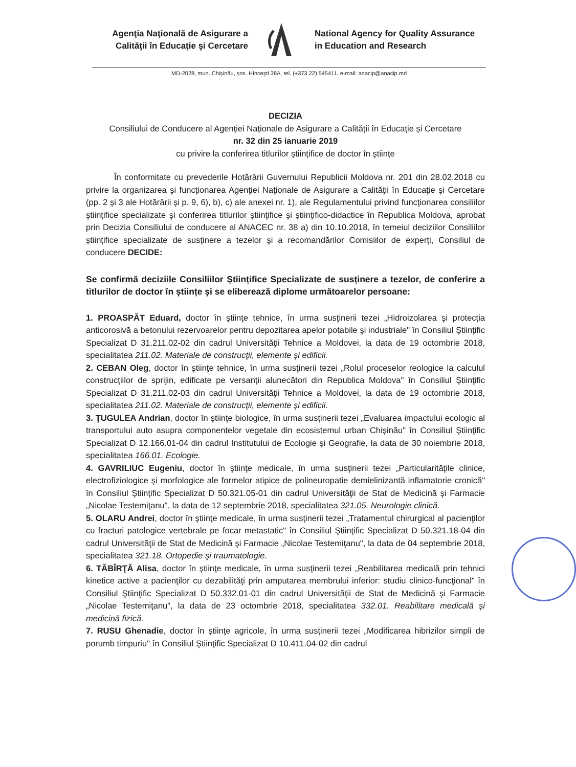Agenţia Naţională de Asigurare a
Calităţii în Educaţie şi Cercetare
National Agency for Quality Assurance
in Education and Research
MD-2028, mun. Chişinău, şos. Hînceşti 38A, tel. (+373 22) 545411, e-mail: anacip@anacip.md
DECIZIA
Consiliului de Conducere al Agenției Naționale de Asigurare a Calității în Educație și Cercetare
nr. 32 din 25 ianuarie 2019
cu privire la conferirea titlurilor științifice de doctor în științe
În conformitate cu prevederile Hotărârii Guvernului Republicii Moldova nr. 201 din 28.02.2018 cu privire la organizarea şi funcţionarea Agenţiei Naţionale de Asigurare a Calităţii în Educaţie şi Cercetare (pp. 2 şi 3 ale Hotărârii şi p. 9, 6), b), c) ale anexei nr. 1), ale Regulamentului privind funcţionarea consiliilor ştiinţifice specializate şi conferirea titlurilor ştiinţifice şi ştiinţifico-didactice în Republica Moldova, aprobat prin Decizia Consiliului de conducere al ANACEC nr. 38 a) din 10.10.2018, în temeiul deciziilor Consiliilor științifice specializate de susținere a tezelor şi a recomandărilor Comisiilor de experţi, Consiliul de conducere DECIDE:
Se confirmă deciziile Consiliilor Științifice Specializate de susținere a tezelor, de conferire a titlurilor de doctor în științe şi se eliberează diplome următoarelor persoane:
1. PROASPĂT Eduard, doctor în ştiinţe tehnice, în urma susţinerii tezei „Hidroizolarea şi protecţia anticorosivă a betonului rezervoarelor pentru depozitarea apelor potabile şi industriale" în Consiliul Ştiinţific Specializat D 31.211.02-02 din cadrul Universităţii Tehnice a Moldovei, la data de 19 octombrie 2018, specialitatea 211.02. Materiale de construcţii, elemente şi edificii.
2. CEBAN Oleg, doctor în ştiinţe tehnice, în urma susţinerii tezei „Rolul proceselor reologice la calculul construcţiilor de sprijin, edificate pe versanţii alunecători din Republica Moldova" în Consiliul Ştiinţific Specializat D 31.211.02-03 din cadrul Universităţii Tehnice a Moldovei, la data de 19 octombrie 2018, specialitatea 211.02. Materiale de construcţii, elemente şi edificii.
3. ŢUGULEA Andrian, doctor în ştiinţe biologice, în urma susţinerii tezei „Evaluarea impactului ecologic al transportului auto asupra componentelor vegetale din ecosistemul urban Chişinău" în Consiliul Ştiinţific Specializat D 12.166.01-04 din cadrul Institutului de Ecologie şi Geografie, la data de 30 noiembrie 2018, specialitatea 166.01. Ecologie.
4. GAVRILIUC Eugeniu, doctor în ştiinţe medicale, în urma susţinerii tezei „Particularităţile clinice, electrofiziologice şi morfologice ale formelor atipice de polineuropatie demielinizantă inflamatorie cronică" în Consiliul Ştiinţific Specializat D 50.321.05-01 din cadrul Universităţii de Stat de Medicină şi Farmacie „Nicolae Testemiţanu", la data de 12 septembrie 2018, specialitatea 321.05. Neurologie clinică.
5. OLARU Andrei, doctor în ştiinţe medicale, în urma susţinerii tezei „Tratamentul chirurgical al pacienţilor cu fracturi patologice vertebrale pe focar metastatic" în Consiliul Ştiinţific Specializat D 50.321.18-04 din cadrul Universităţii de Stat de Medicină şi Farmacie „Nicolae Testemiţanu", la data de 04 septembrie 2018, specialitatea 321.18. Ortopedie şi traumatologie.
6. TĂBÎRŢĂ Alisa, doctor în ştiinţe medicale, în urma susţinerii tezei „Reabilitarea medicală prin tehnici kinetice active a pacienţilor cu dezabilităţi prin amputarea membrului inferior: studiu clinico-funcţional" în Consiliul Ştiinţific Specializat D 50.332.01-01 din cadrul Universităţii de Stat de Medicină şi Farmacie „Nicolae Testemiţanu", la data de 23 octombrie 2018, specialitatea 332.01. Reabilitare medicală şi medicină fizică.
7. RUSU Ghenadie, doctor în ştiinţe agricole, în urma susţinerii tezei „Modificarea hibrizilor simpli de porumb timpuriu" în Consiliul Ştiinţific Specializat D 10.411.04-02 din cadrul